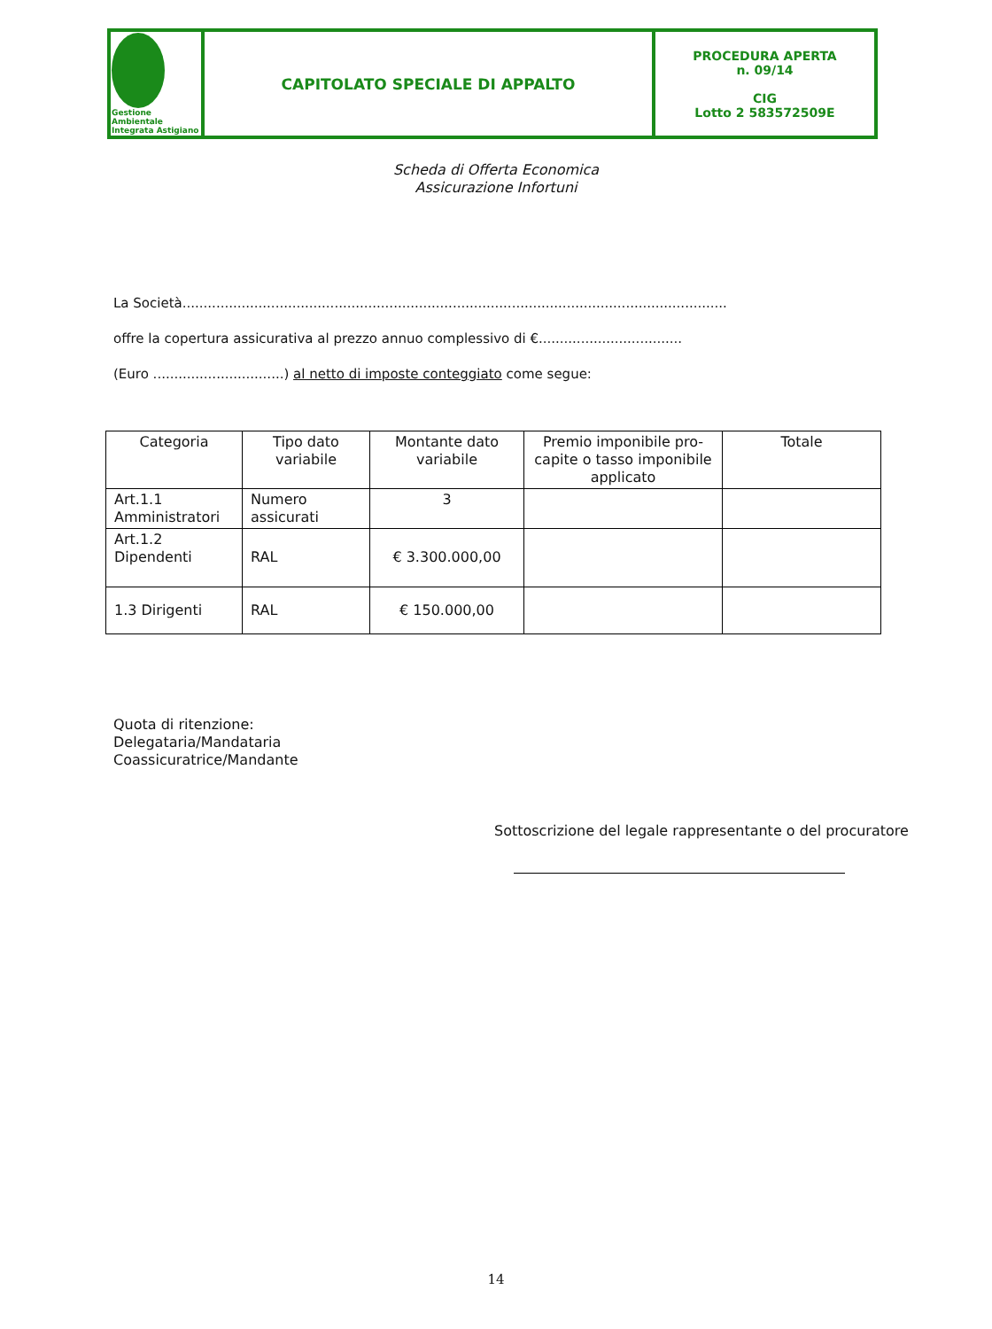| Gestione Ambientale Integrata Astigiano | CAPITOLATO SPECIALE DI APPALTO | PROCEDURA APERTA n. 09/14 CIG Lotto 2 583572509E |
Scheda di Offerta Economica
Assicurazione Infortuni
La Società.................................................................................................................................
offre la copertura assicurativa al prezzo annuo complessivo di €..................................
(Euro ...............................) al netto di imposte conteggiato come segue:
| Categoria | Tipo dato variabile | Montante dato variabile | Premio imponibile pro-capite o tasso imponibile applicato | Totale |
| --- | --- | --- | --- | --- |
| Art.1.1 Amministratori | Numero assicurati | 3 | | |
| Art.1.2 Dipendenti | RAL | € 3.300.000,00 | | |
| 1.3 Dirigenti | RAL | € 150.000,00 | | |
Quota di ritenzione:
Delegataria/Mandataria
Coassicuratrice/Mandante
Sottoscrizione del legale rappresentante o del procuratore
14